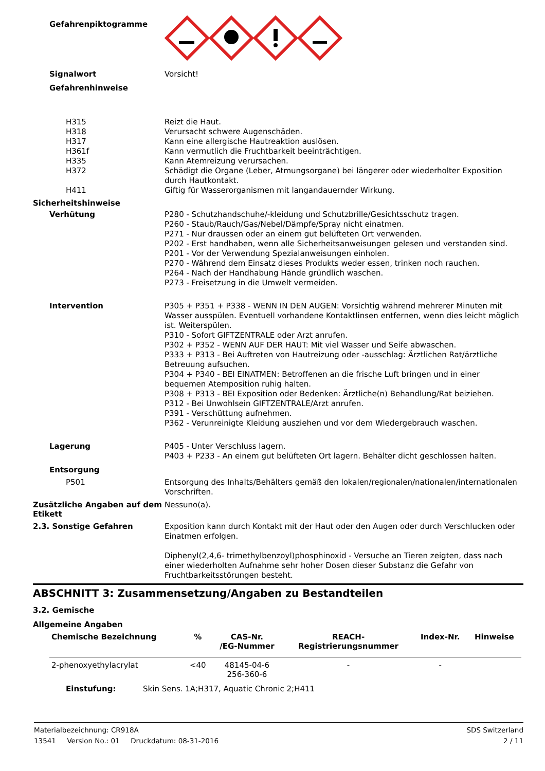Gefahrenpiktogramme
Signalwort
Vorsicht!
Gefahrenhinweise
H315
Reizt die Haut.
H318
Verursacht schwere Augenschäden.
H317
Kann eine allergische Hautreaktion auslösen.
H361f
Kann vermutlich die Fruchtbarkeit beeinträchtigen.
H335
Kann Atemreizung verursachen.
H372
Schädigt die Organe (Leber, Atmungsorgane) bei längerer oder wiederholter Exposition durch Hautkontakt.
H411
Giftig für Wasserorganismen mit langandauernder Wirkung.
Sicherheitshinweise
Verhütung
P280 - Schutzhandschuhe/-kleidung und Schutzbrille/Gesichtsschutz tragen.
P260 - Staub/Rauch/Gas/Nebel/Dämpfe/Spray nicht einatmen.
P271 - Nur draussen oder an einem gut belüfteten Ort verwenden.
P202 - Erst handhaben, wenn alle Sicherheitsanweisungen gelesen und verstanden sind.
P201 - Vor der Verwendung Spezialanweisungen einholen.
P270 - Während dem Einsatz dieses Produkts weder essen, trinken noch rauchen.
P264 - Nach der Handhabung Hände gründlich waschen.
P273 - Freisetzung in die Umwelt vermeiden.
Intervention
P305 + P351 + P338 - WENN IN DEN AUGEN: Vorsichtig während mehrerer Minuten mit Wasser ausspülen. Eventuell vorhandene Kontaktlinsen entfernen, wenn dies leicht möglich ist. Weiterspülen.
P310 - Sofort GIFTZENTRALE oder Arzt anrufen.
P302 + P352 - WENN AUF DER HAUT: Mit viel Wasser und Seife abwaschen.
P333 + P313 - Bei Auftreten von Hautreizung oder -ausschlag: Ärztlichen Rat/ärztliche Betreuung aufsuchen.
P304 + P340 - BEI EINATMEN: Betroffenen an die frische Luft bringen und in einer bequemen Atemposition ruhig halten.
P308 + P313 - BEI Exposition oder Bedenken: Ärztliche(n) Behandlung/Rat beiziehen.
P312 - Bei Unwohlsein GIFTZENTRALE/Arzt anrufen.
P391 - Verschüttung aufnehmen.
P362 - Verunreinigte Kleidung ausziehen und vor dem Wiedergebrauch waschen.
Lagerung
P405 - Unter Verschluss lagern.
P403 + P233 - An einem gut belüfteten Ort lagern. Behälter dicht geschlossen halten.
Entsorgung
P501
Entsorgung des Inhalts/Behälters gemäß den lokalen/regionalen/nationalen/internationalen Vorschriften.
Zusätzliche Angaben auf dem Etikett
Nessuno(a).
2.3. Sonstige Gefahren
Exposition kann durch Kontakt mit der Haut oder den Augen oder durch Verschlucken oder Einatmen erfolgen.
Diphenyl(2,4,6- trimethylbenzoyl)phosphinoxid - Versuche an Tieren zeigten, dass nach einer wiederholten Aufnahme sehr hoher Dosen dieser Substanz die Gefahr von Fruchtbarkeitsstörungen besteht.
ABSCHNITT 3: Zusammensetzung/Angaben zu Bestandteilen
3.2. Gemische
Allgemeine Angaben
| Chemische Bezeichnung | % | CAS-Nr. /EG-Nummer | REACH- Registrierungsnummer | Index-Nr. | Hinweise |
| --- | --- | --- | --- | --- | --- |
| 2-phenoxyethylacrylat | <40 | 48145-04-6 256-360-6 | - | - | |
Einstufung: Skin Sens. 1A;H317, Aquatic Chronic 2;H411
Materialbezeichnung: CR918A SDS Switzerland
13541 Version No.: 01 Druckdatum: 08-31-2016 2 / 11